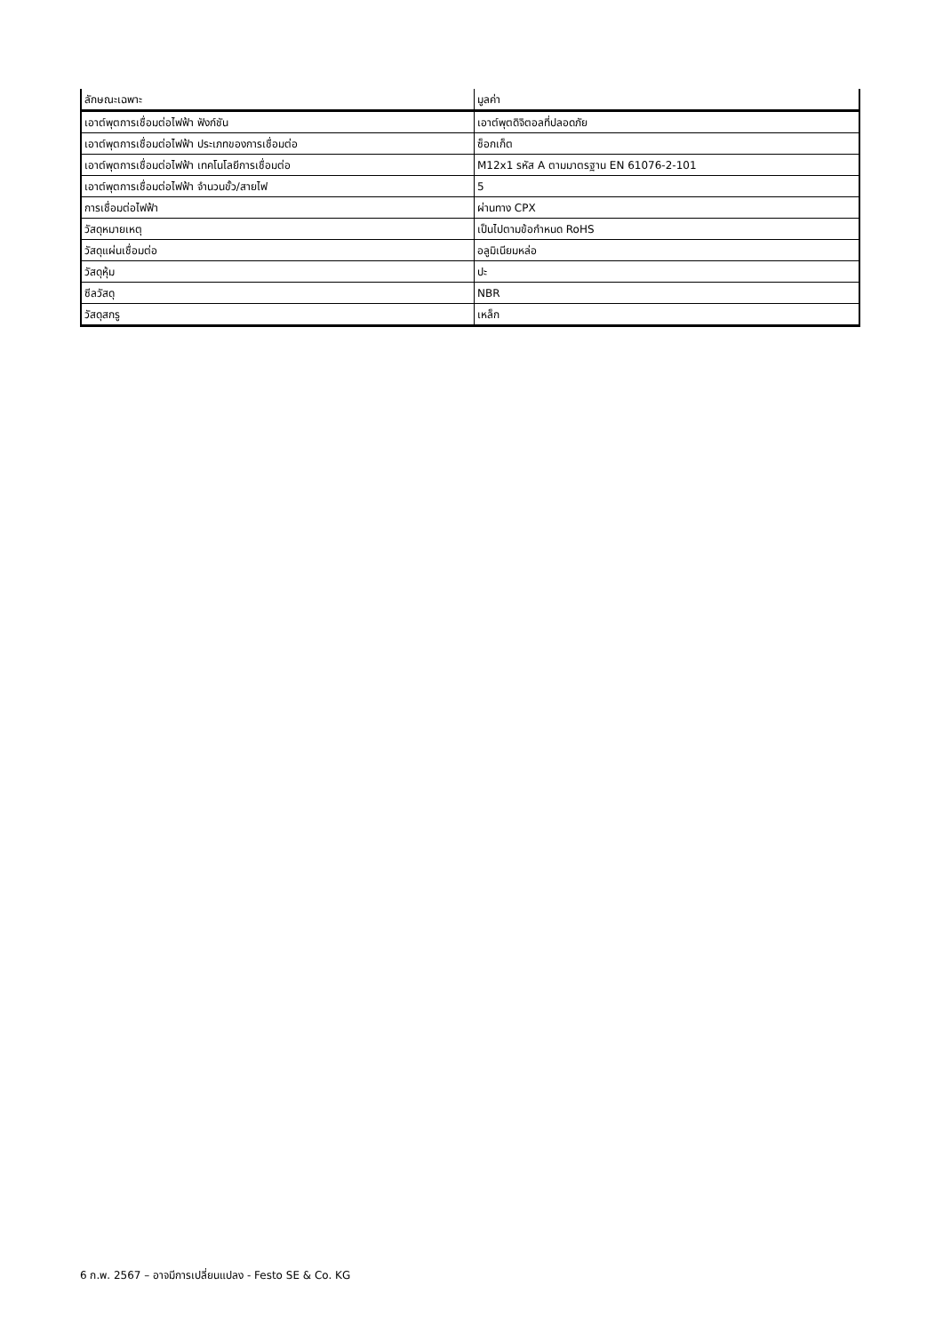| ลักษณะเฉพาะ | มูลค่า |
| --- | --- |
| เอาต์พุตการเชื่อมต่อไฟฟ้า ฟังก์ชัน | เอาต์พุตดิจิตอลที่ปลอดภัย |
| เอาต์พุตการเชื่อมต่อไฟฟ้า ประเภทของการเชื่อมต่อ | ซ็อกเก็ต |
| เอาต์พุตการเชื่อมต่อไฟฟ้า เทคโนโลยีการเชื่อมต่อ | M12x1 รหัส A ตามมาตรฐาน EN 61076-2-101 |
| เอาต์พุตการเชื่อมต่อไฟฟ้า จำนวนขั้ว/สายไฟ | 5 |
| การเชื่อมต่อไฟฟ้า | ผ่านทาง CPX |
| วัสดุหมายเหตุ | เป็นไปตามข้อกำหนด RoHS |
| วัสดุแผ่นเชื่อมต่อ | อลูมิเนียมหล่อ |
| วัสดุหุ้ม | ปะ |
| ซีลวัสดุ | NBR |
| วัสดุสกรู | เหล็ก |
6 ก.พ. 2567 – อาจมีการเปลี่ยนแปลง - Festo SE & Co. KG